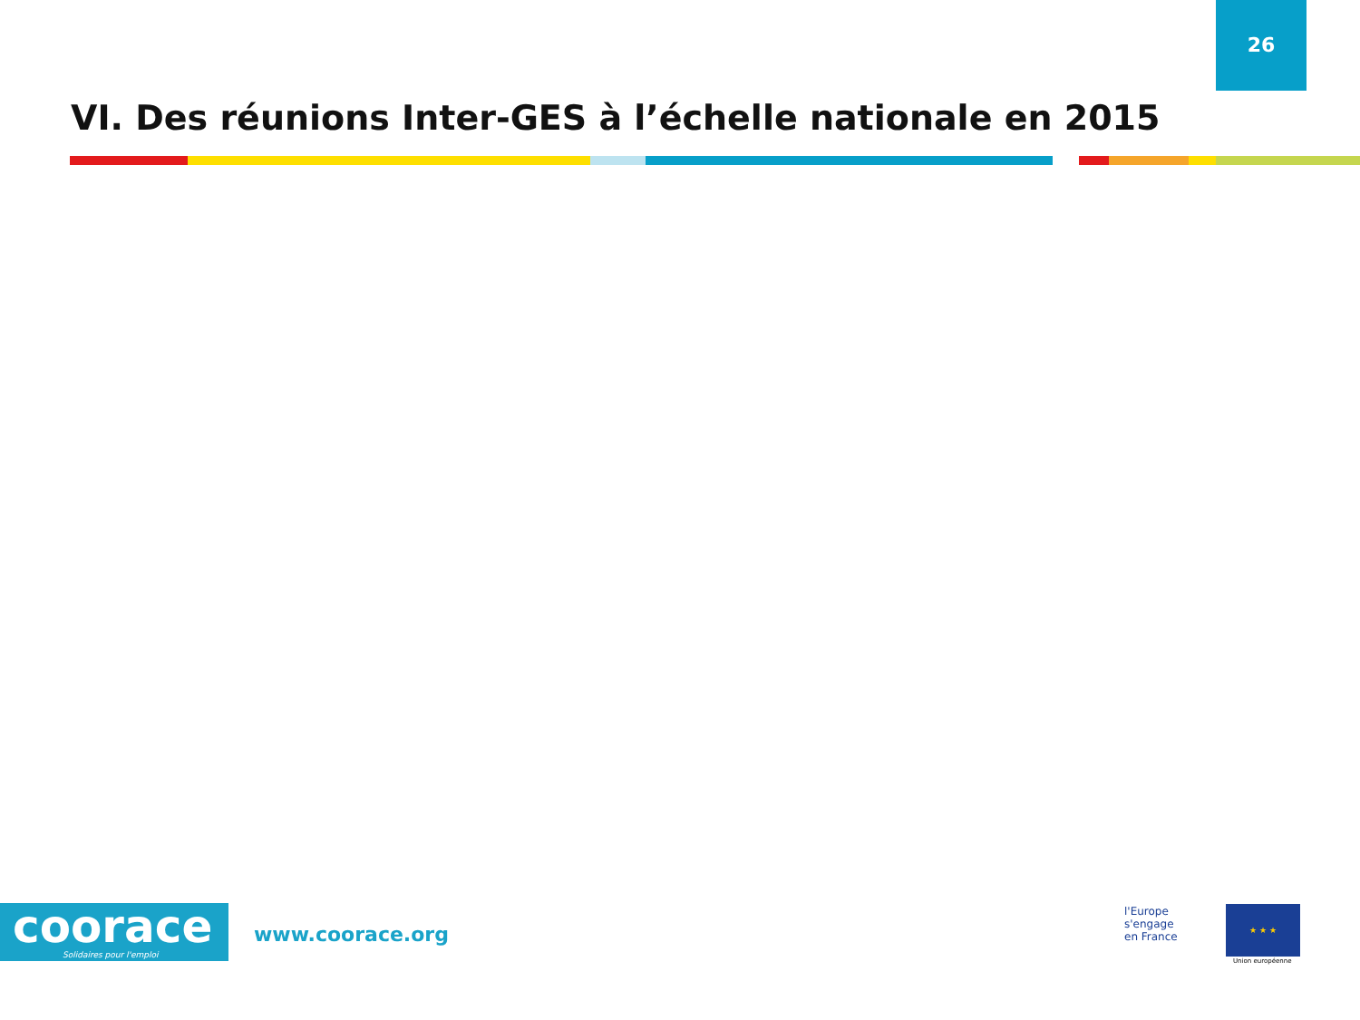26
VI. Des réunions Inter-GES à l’échelle nationale en 2015
coorace
Solidaires pour l'emploi
www.coorace.org
l'Europe
s'engage
en France
★ ★ ★
Union européenne